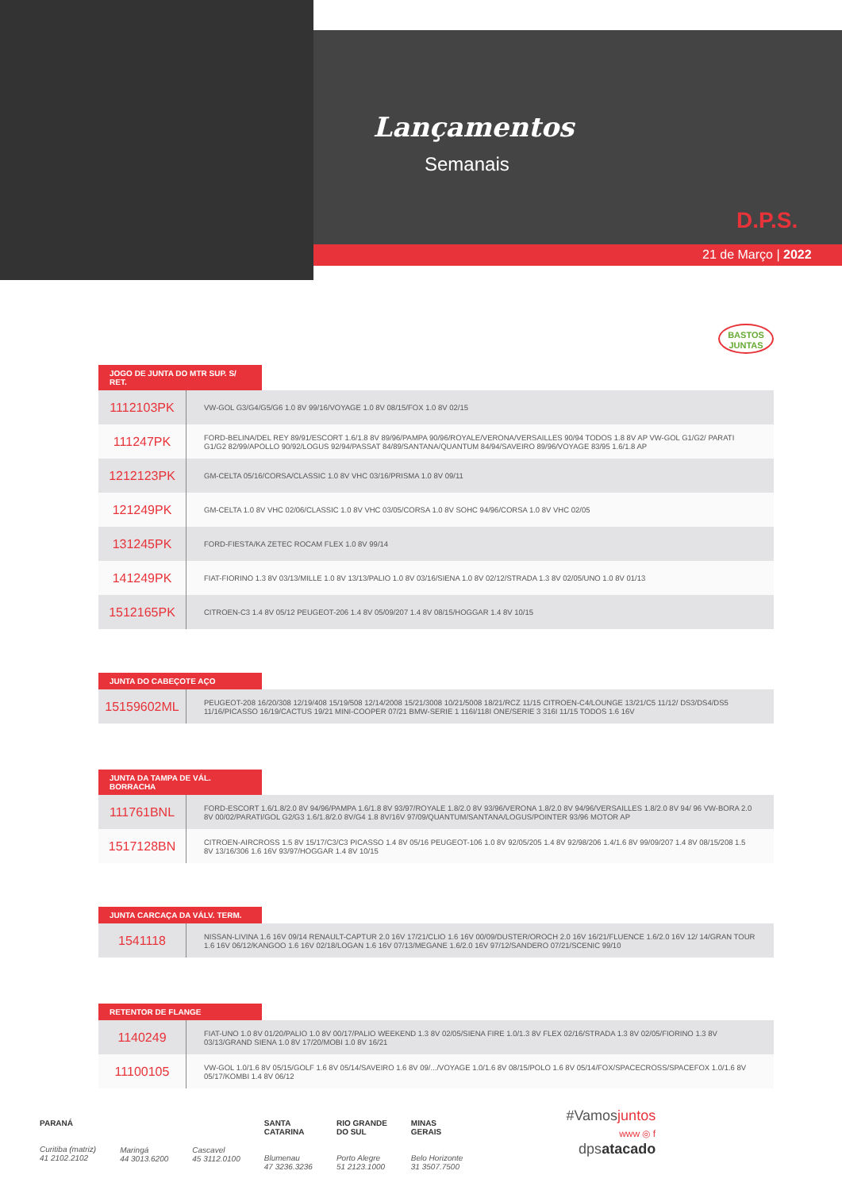Lançamentos
Semanais
D.P.S.
21 de Março | 2022
BASTOS
JUNTAS
JOGO DE JUNTA DO MTR SUP. S/ RET.
| 1112103PK | VW-GOL G3/G4/G5/G6 1.0 8V 99/16/VOYAGE 1.0 8V 08/15/FOX 1.0 8V 02/15 |
| 111247PK | FORD-BELINA/DEL REY 89/91/ESCORT 1.6/1.8 8V 89/96/PAMPA 90/96/ROYALE/VERONA/VERSAILLES 90/94 TODOS 1.8 8V AP VW-GOL G1/G2/ PARATI G1/G2 82/99/APOLLO 90/92/LOGUS 92/94/PASSAT 84/89/SANTANA/QUANTUM 84/94/SAVEIRO 89/96/VOYAGE 83/95 1.6/1.8 AP |
| 1212123PK | GM-CELTA 05/16/CORSA/CLASSIC 1.0 8V VHC 03/16/PRISMA 1.0 8V 09/11 |
| 121249PK | GM-CELTA 1.0 8V VHC 02/06/CLASSIC 1.0 8V VHC 03/05/CORSA 1.0 8V SOHC 94/96/CORSA 1.0 8V VHC 02/05 |
| 131245PK | FORD-FIESTA/KA ZETEC ROCAM FLEX 1.0 8V 99/14 |
| 141249PK | FIAT-FIORINO 1.3 8V 03/13/MILLE 1.0 8V 13/13/PALIO 1.0 8V 03/16/SIENA 1.0 8V 02/12/STRADA 1.3 8V 02/05/UNO 1.0 8V 01/13 |
| 1512165PK | CITROEN-C3 1.4 8V 05/12 PEUGEOT-206 1.4 8V 05/09/207 1.4 8V 08/15/HOGGAR 1.4 8V 10/15 |
JUNTA DO CABEÇOTE AÇO
| 15159602ML | PEUGEOT-208 16/20/308 12/19/408 15/19/508 12/14/2008 15/21/3008 10/21/5008 18/21/RCZ 11/15 CITROEN-C4/LOUNGE 13/21/C5 11/12/ DS3/DS4/DS5 11/16/PICASSO 16/19/CACTUS 19/21 MINI-COOPER 07/21 BMW-SERIE 1 116I/118I ONE/SERIE 3 316I 11/15 TODOS 1.6 16V |
JUNTA DA TAMPA DE VÁL. BORRACHA
| 111761BNL | FORD-ESCORT 1.6/1.8/2.0 8V 94/96/PAMPA 1.6/1.8 8V 93/97/ROYALE 1.8/2.0 8V 93/96/VERONA 1.8/2.0 8V 94/96/VERSAILLES 1.8/2.0 8V 94/ 96 VW-BORA 2.0 8V 00/02/PARATI/GOL G2/G3 1.6/1.8/2.0 8V/G4 1.8 8V/16V 97/09/QUANTUM/SANTANA/LOGUS/POINTER 93/96 MOTOR AP |
| 1517128BN | CITROEN-AIRCROSS 1.5 8V 15/17/C3/C3 PICASSO 1.4 8V 05/16 PEUGEOT-106 1.0 8V 92/05/205 1.4 8V 92/98/206 1.4/1.6 8V 99/09/207 1.4 8V 08/15/208 1.5 8V 13/16/306 1.6 16V 93/97/HOGGAR 1.4 8V 10/15 |
JUNTA CARCAÇA DA VÁLV. TERM.
| 1541118 | NISSAN-LIVINA 1.6 16V 09/14 RENAULT-CAPTUR 2.0 16V 17/21/CLIO 1.6 16V 00/09/DUSTER/OROCH 2.0 16V 16/21/FLUENCE 1.6/2.0 16V 12/ 14/GRAN TOUR 1.6 16V 06/12/KANGOO 1.6 16V 02/18/LOGAN 1.6 16V 07/13/MEGANE 1.6/2.0 16V 97/12/SANDERO 07/21/SCENIC 99/10 |
RETENTOR DE FLANGE
| 1140249 | FIAT-UNO 1.0 8V 01/20/PALIO 1.0 8V 00/17/PALIO WEEKEND 1.3 8V 02/05/SIENA FIRE 1.0/1.3 8V FLEX 02/16/STRADA 1.3 8V 02/05/FIORINO 1.3 8V 03/13/GRAND SIENA 1.0 8V 17/20/MOBI 1.0 8V 16/21 |
| 11100105 | VW-GOL 1.0/1.6 8V 05/15/GOLF 1.6 8V 05/14/SAVEIRO 1.6 8V 09/.../VOYAGE 1.0/1.6 8V 08/15/POLO 1.6 8V 05/14/FOX/SPACECROSS/SPACEFOX 1.0/1.6 8V 05/17/KOMBI 1.4 8V 06/12 |
PARANÁ
Curitiba (matriz)
41 2102.2102
Maringá
44 3013.6200
Cascavel
45 3112.0100
SANTA
CATARINA
Blumenau
47 3236.3236
RIO GRANDE
DO SUL
Porto Alegre
51 2123.1000
MINAS
GERAIS
Belo Horizonte
31 3507.7500
#Vamosjuntos
www ◎ f
dpsatacado